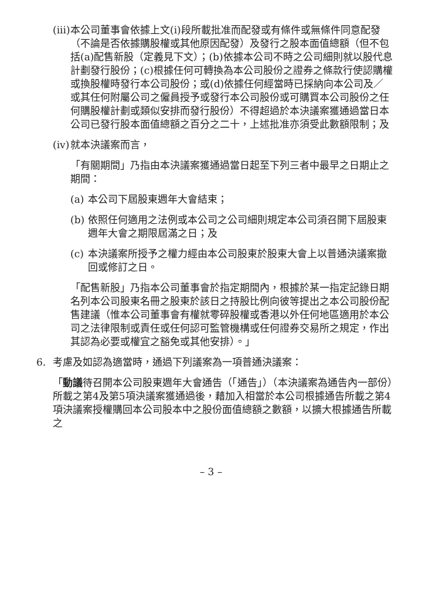(iii)
本公司董事會依據上文(i)段所載批准而配發或有條件或無條件同意配發（不論是否依據購股權或其他原因配發）及發行之股本面值總額（但不包括(a)配售新股（定義見下文）；(b)依據本公司不時之公司細則就以股代息計劃發行股份；(c)根據任何可轉換為本公司股份之證券之條款行使認購權或換股權時發行本公司股份；或(d)依據任何經當時已採納向本公司及／或其任何附屬公司之僱員授予或發行本公司股份或可購買本公司股份之任何購股權計劃或類似安排而發行股份）不得超過於本決議案獲通過當日本公司已發行股本面值總額之百分之二十，上述批准亦須受此數額限制；及
(iv)
就本決議案而言，
「有關期間」乃指由本決議案獲通過當日起至下列三者中最早之日期止之期間：
(a)
本公司下屆股東週年大會結束；
(b)
依照任何適用之法例或本公司之公司細則規定本公司須召開下屆股東週年大會之期限屆滿之日；及
(c)
本決議案所授予之權力經由本公司股東於股東大會上以普通決議案撤回或修訂之日。
「配售新股」乃指本公司董事會於指定期間內，根據於某一指定記錄日期名列本公司股東名冊之股東於該日之持股比例向彼等提出之本公司股份配售建議（惟本公司董事會有權就零碎股權或香港以外任何地區適用於本公司之法律限制或責任或任何認可監管機構或任何證券交易所之規定，作出其認為必要或權宜之豁免或其他安排）。」
6. 考慮及如認為適當時，通過下列議案為一項普通決議案：
「動議待召開本公司股東週年大會通告（「通告」）（本決議案為通告內一部份）所載之第4及第5項決議案獲通過後，藉加入相當於本公司根據通告所載之第4項決議案授權購回本公司股本中之股份面值總額之數額，以擴大根據通告所載之
– 3 –